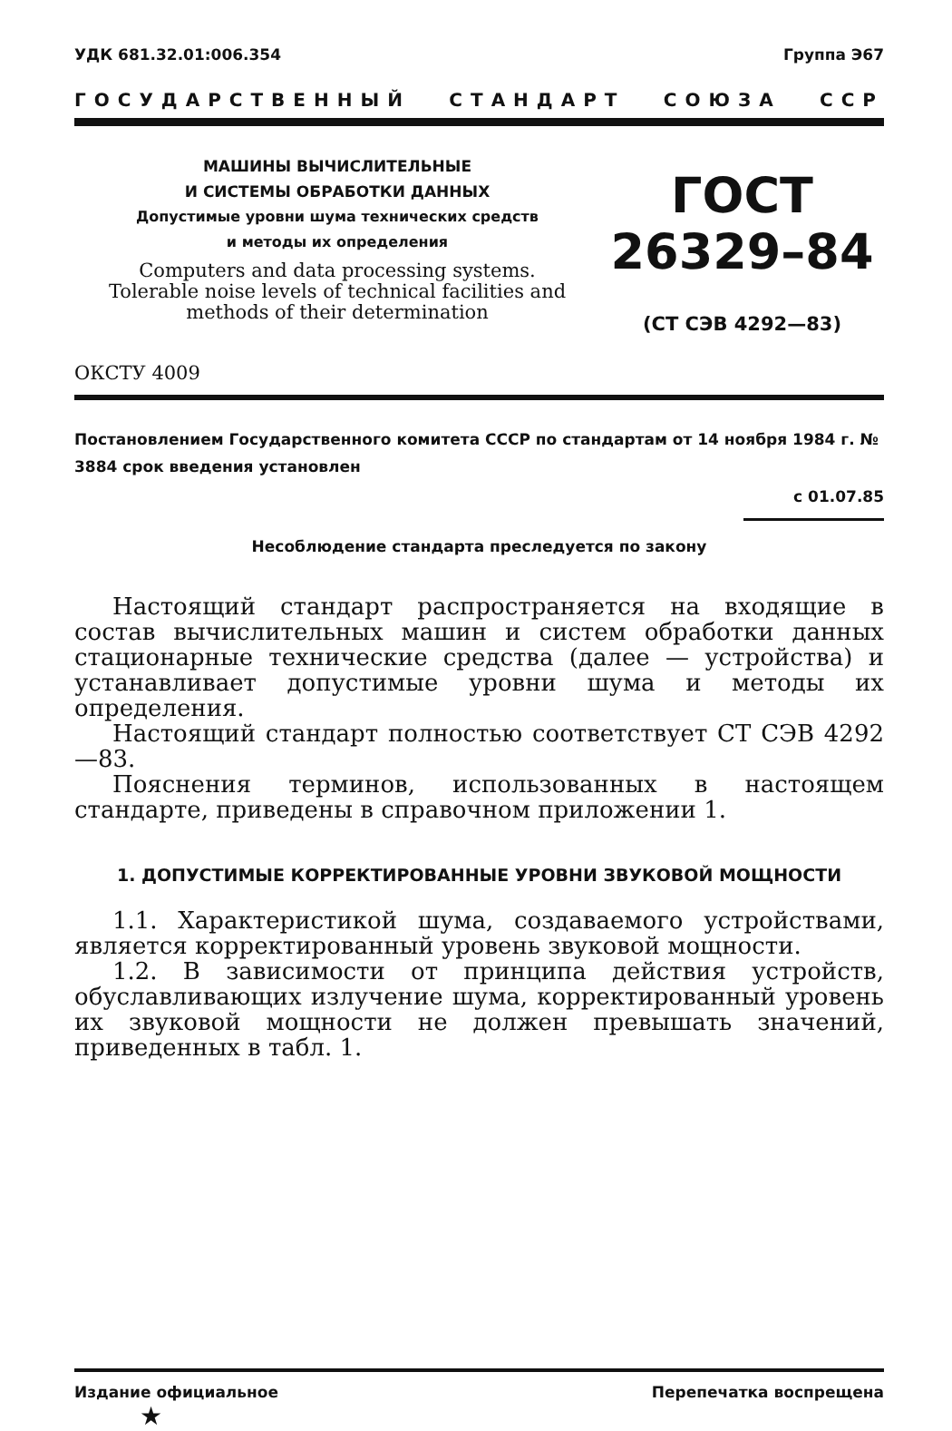УДК 681.32.01:006.354 Группа Э67
ГОСУДАРСТВЕННЫЙ СТАНДАРТ СОЮЗА ССР
МАШИНЫ ВЫЧИСЛИТЕЛЬНЫЕ
И СИСТЕМЫ ОБРАБОТКИ ДАННЫХ
Допустимые уровни шума технических средств
и методы их определения
Computers and data processing systems.
Tolerable noise levels of technical facilities and
methods of their determination
ГОСТ
26329–84
(СТ СЭВ 4292—83)
ОКСТУ 4009
Постановлением Государственного комитета СССР по стандартам от 14 ноября 1984 г. № 3884 срок введения установлен
с 01.07.85
Несоблюдение стандарта преследуется по закону
Настоящий стандарт распространяется на входящие в состав вычислительных машин и систем обработки данных стационарные технические средства (далее — устройства) и устанавливает допустимые уровни шума и методы их определения.
Настоящий стандарт полностью соответствует СТ СЭВ 4292—83.
Пояснения терминов, использованных в настоящем стандарте, приведены в справочном приложении 1.
1. ДОПУСТИМЫЕ КОРРЕКТИРОВАННЫЕ УРОВНИ ЗВУКОВОЙ МОЩНОСТИ
1.1. Характеристикой шума, создаваемого устройствами, является корректированный уровень звуковой мощности.
1.2. В зависимости от принципа действия устройств, обуславливающих излучение шума, корректированный уровень их звуковой мощности не должен превышать значений, приведенных в табл. 1.
Издание официальное Перепечатка воспрещена
★